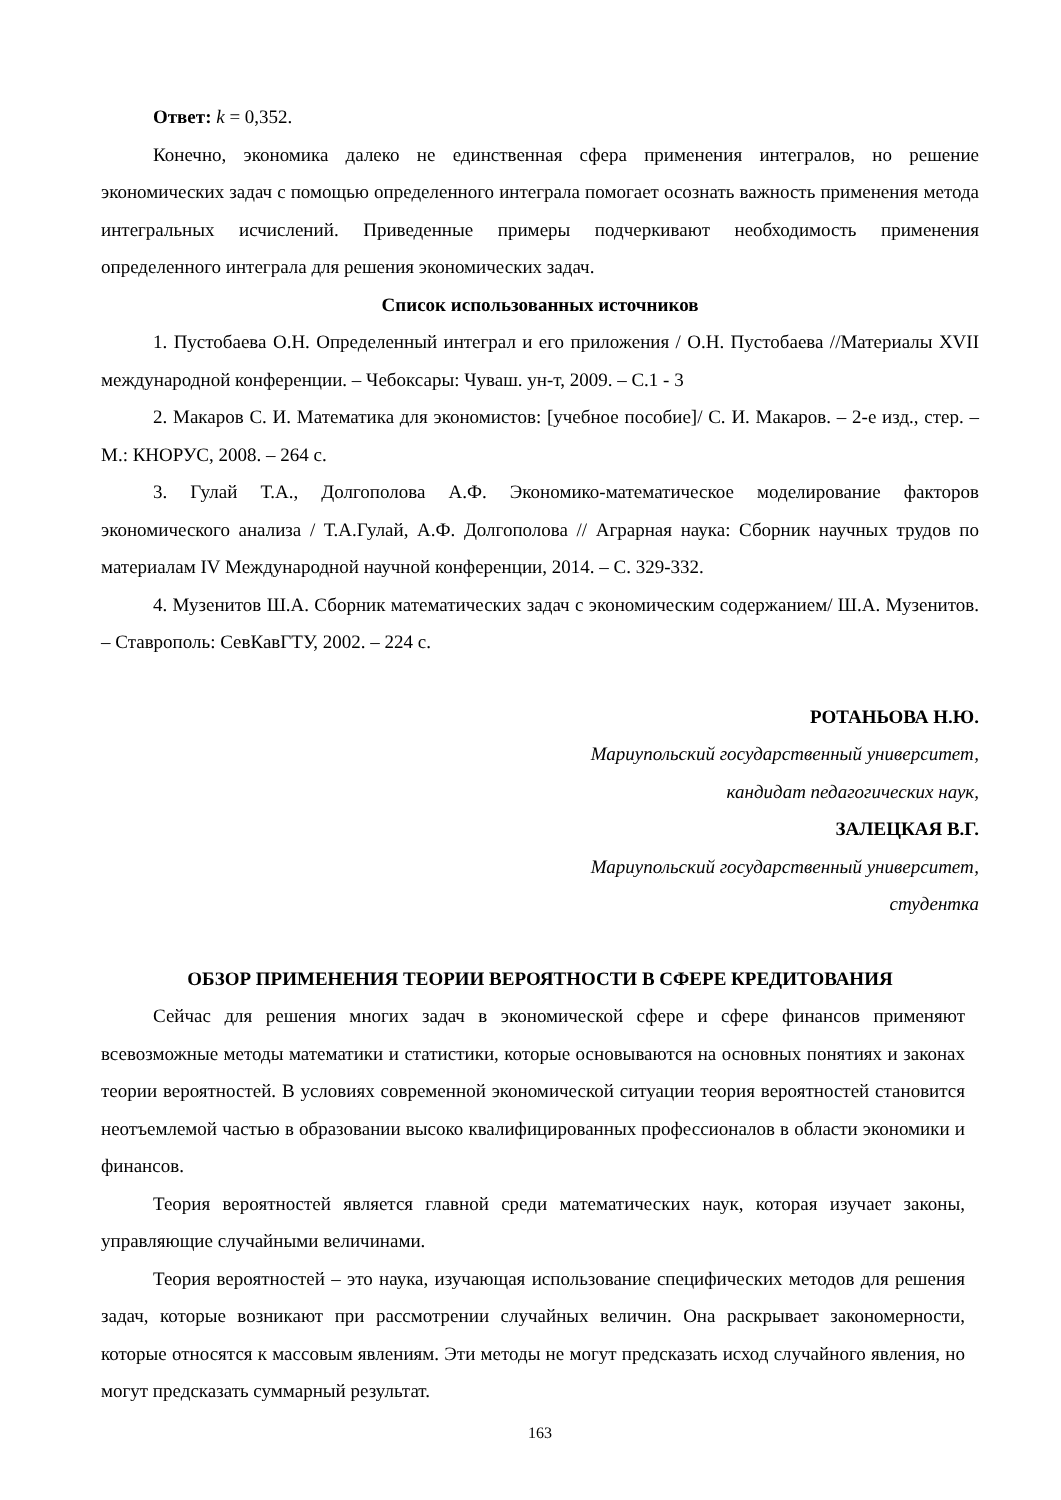Ответ: k = 0,352.
Конечно, экономика далеко не единственная сфера применения интегралов, но решение экономических задач с помощью определенного интеграла помогает осознать важность применения метода интегральных исчислений. Приведенные примеры подчеркивают необходимость применения определенного интеграла для решения экономических задач.
Список использованных источников
1. Пустобаева О.Н. Определенный интеграл и его приложения / О.Н. Пустобаева //Материалы XVII международной конференции. – Чебоксары: Чуваш. ун-т, 2009. – С.1 - 3
2. Макаров С. И. Математика для экономистов: [учебное пособие]/ С. И. Макаров. – 2-е изд., стер. – М.: КНОРУС, 2008. – 264 с.
3. Гулай Т.А., Долгополова А.Ф. Экономико-математическое моделирование факторов экономического анализа / Т.А.Гулай, А.Ф. Долгополова // Аграрная наука: Сборник научных трудов по материалам IV Международной научной конференции, 2014. – С. 329-332.
4. Музенитов Ш.А. Сборник математических задач с экономическим содержанием/ Ш.А. Музенитов. – Ставрополь: СевКавГТУ, 2002. – 224 с.
РОТАНЬОВА Н.Ю.
Мариупольский государственный университет,
кандидат педагогических наук,
ЗАЛЕЦКАЯ В.Г.
Мариупольский государственный университет,
студентка
ОБЗОР ПРИМЕНЕНИЯ ТЕОРИИ ВЕРОЯТНОСТИ В СФЕРЕ КРЕДИТОВАНИЯ
Сейчас для решения многих задач в экономической сфере и сфере финансов применяют всевозможные методы математики и статистики, которые основываются на основных понятиях и законах теории вероятностей. В условиях современной экономической ситуации теория вероятностей становится неотъемлемой частью в образовании высоко квалифицированных профессионалов в области экономики и финансов.
Теория вероятностей является главной среди математических наук, которая изучает законы, управляющие случайными величинами.
Теория вероятностей – это наука, изучающая использование специфических методов для решения задач, которые возникают при рассмотрении случайных величин. Она раскрывает закономерности, которые относятся к массовым явлениям. Эти методы не могут предсказать исход случайного явления, но могут предсказать суммарный результат.
163